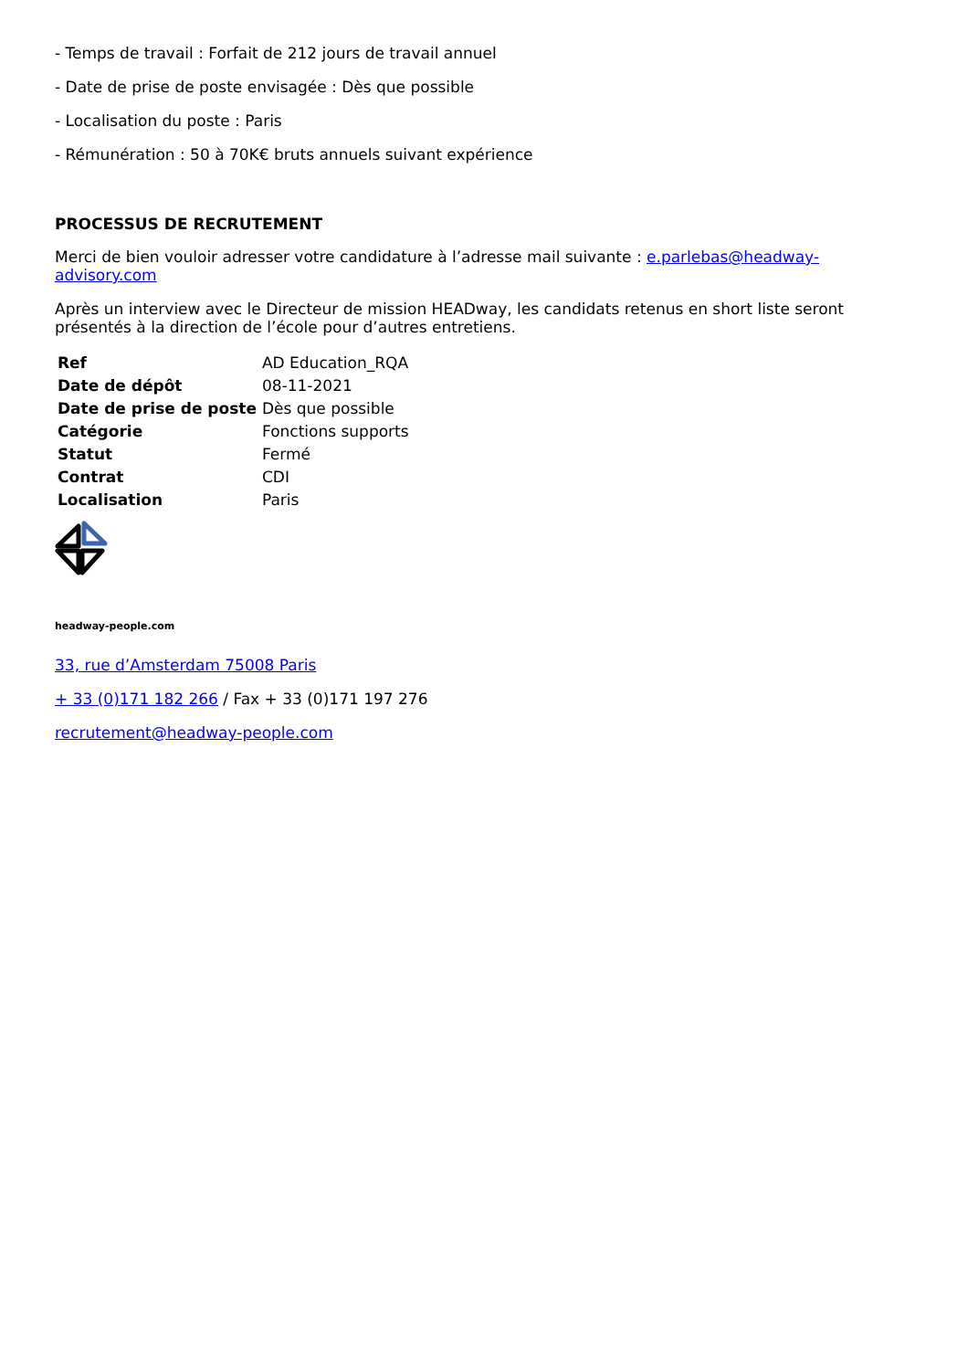- Temps de travail : Forfait de 212 jours de travail annuel
- Date de prise de poste envisagée : Dès que possible
- Localisation du poste : Paris
- Rémunération : 50 à 70K€ bruts annuels suivant expérience
PROCESSUS DE RECRUTEMENT
Merci de bien vouloir adresser votre candidature à l’adresse mail suivante : e.parlebas@headway-advisory.com
Après un interview avec le Directeur de mission HEADway, les candidats retenus en short liste seront présentés à la direction de l’école pour d’autres entretiens.
| Ref | AD Education_RQA |
| Date de dépôt | 08-11-2021 |
| Date de prise de poste | Dès que possible |
| Catégorie | Fonctions supports |
| Statut | Fermé |
| Contrat | CDI |
| Localisation | Paris |
headway-people.com
33, rue d’Amsterdam 75008 Paris
+ 33 (0)171 182 266 / Fax + 33 (0)171 197 276
recrutement@headway-people.com